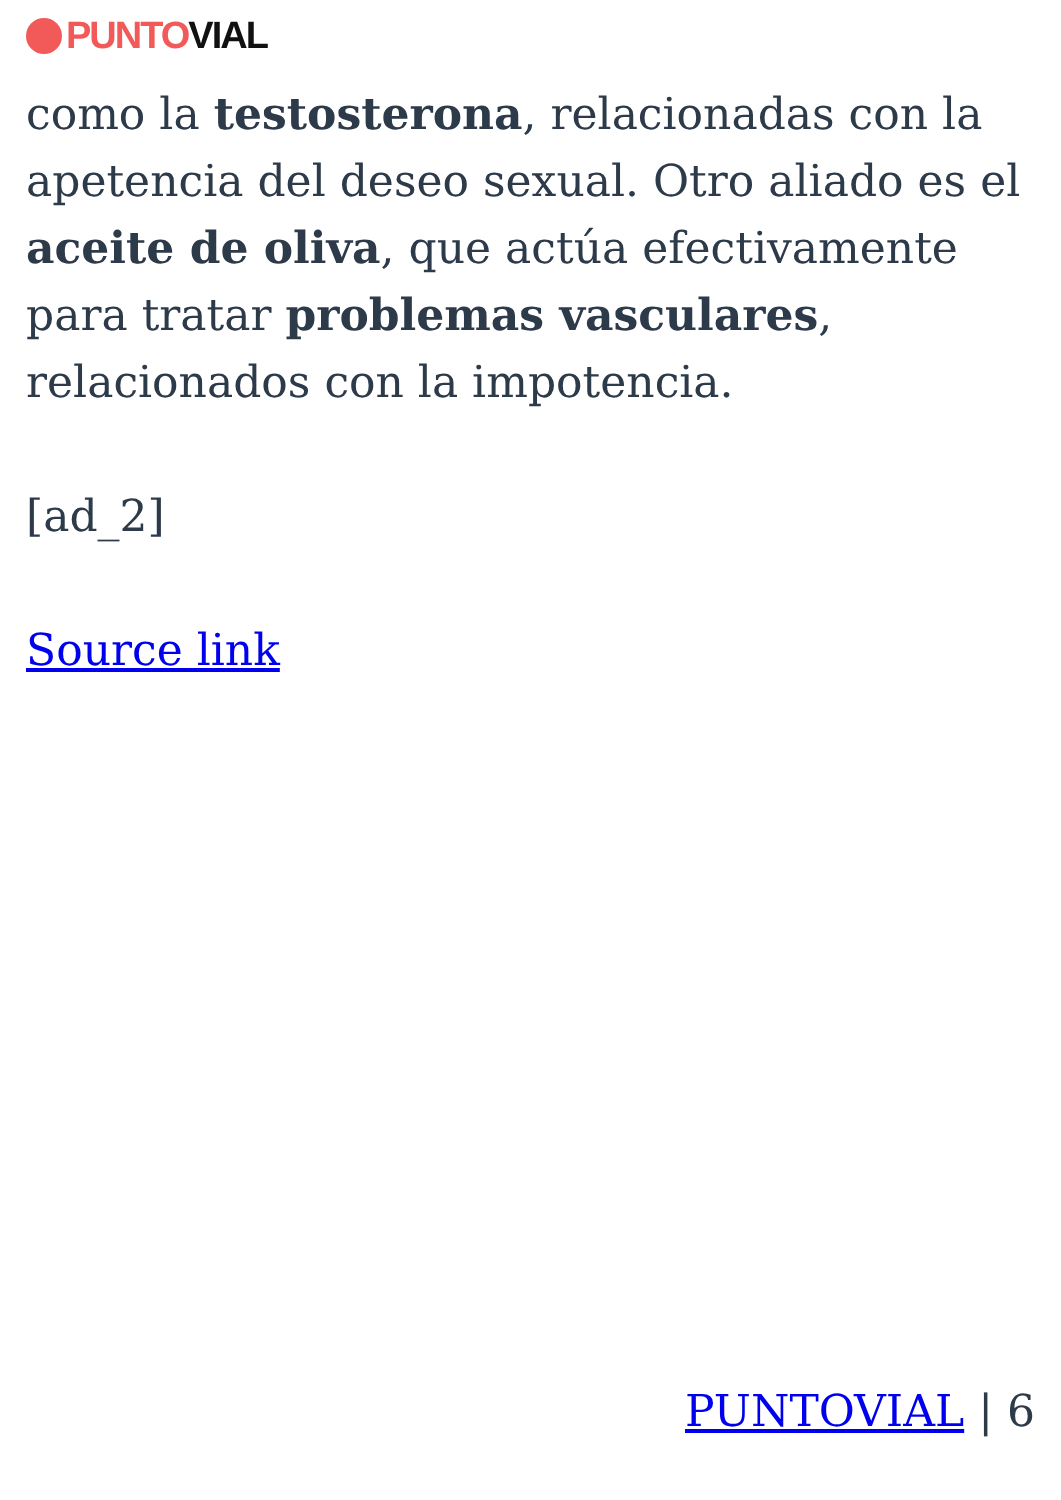PUNTO VIAL
como la testosterona, relacionadas con la apetencia del deseo sexual. Otro aliado es el aceite de oliva, que actúa efectivamente para tratar problemas vasculares, relacionados con la impotencia.
[ad_2]
Source link
PUNTOVIAL | 6